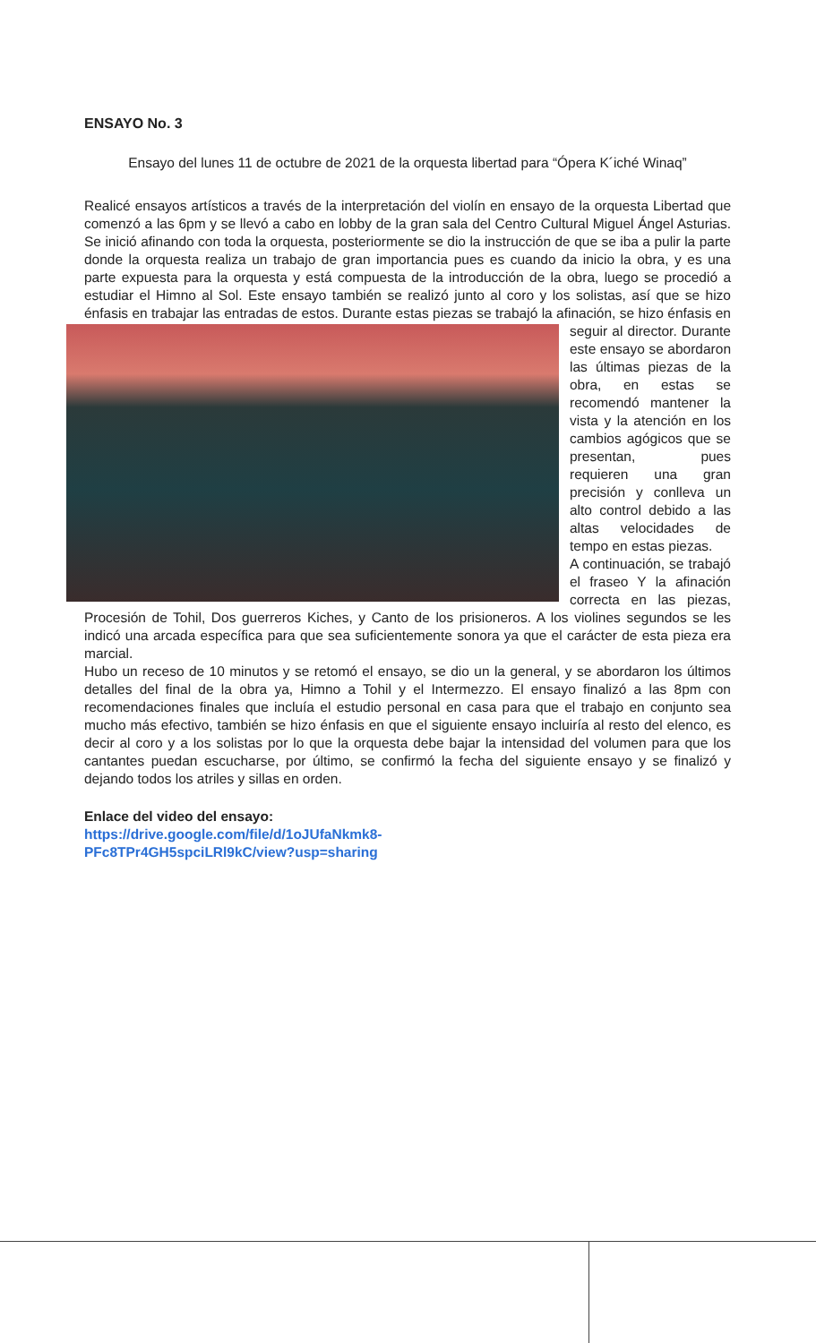ENSAYO No. 3
Ensayo del lunes 11 de octubre de 2021 de la orquesta libertad para “Ópera K´iché Winaq”
Realicé ensayos artísticos a través de la interpretación del violín en ensayo de la orquesta Libertad que comenzó a las 6pm y se llevó a cabo en lobby de la gran sala del Centro Cultural Miguel Ángel Asturias. Se inició afinando con toda la orquesta, posteriormente se dio la instrucción de que se iba a pulir la parte donde la orquesta realiza un trabajo de gran importancia pues es cuando da inicio la obra, y es una parte expuesta para la orquesta y está compuesta de la introducción de la obra, luego se procedió a estudiar el Himno al Sol. Este ensayo también se realizó junto al coro y los solistas, así que se hizo énfasis en trabajar las entradas de estos. Durante estas piezas se trabajó la afinación, se hizo énfasis en seguir al director. Durante este ensayo se abordaron las últimas piezas de la obra, en estas se recomendó mantener la vista y la atención en los cambios agógicos que se presentan, pues requieren una gran precisión y conlleva un alto control debido a las altas velocidades de tempo en estas piezas.
A continuación, se trabajó el fraseo Y la afinación correcta en las piezas, Procesión de Tohil, Dos guerreros Kiches, y Canto de los prisioneros. A los violines segundos se les indicó una arcada específica para que sea suficientemente sonora ya que el carácter de esta pieza era marcial.
Hubo un receso de 10 minutos y se retomó el ensayo, se dio un la general, y se abordaron los últimos detalles del final de la obra ya, Himno a Tohil y el Intermezzo. El ensayo finalizó a las 8pm con recomendaciones finales que incluía el estudio personal en casa para que el trabajo en conjunto sea mucho más efectivo, también se hizo énfasis en que el siguiente ensayo incluiría al resto del elenco, es decir al coro y a los solistas por lo que la orquesta debe bajar la intensidad del volumen para que los cantantes puedan escucharse, por último, se confirmó la fecha del siguiente ensayo y se finalizó y dejando todos los atriles y sillas en orden.
Enlace del video del ensayo:
https://drive.google.com/file/d/1oJUfaNkmk8-
PFc8TPr4GH5spciLRl9kC/view?usp=sharing